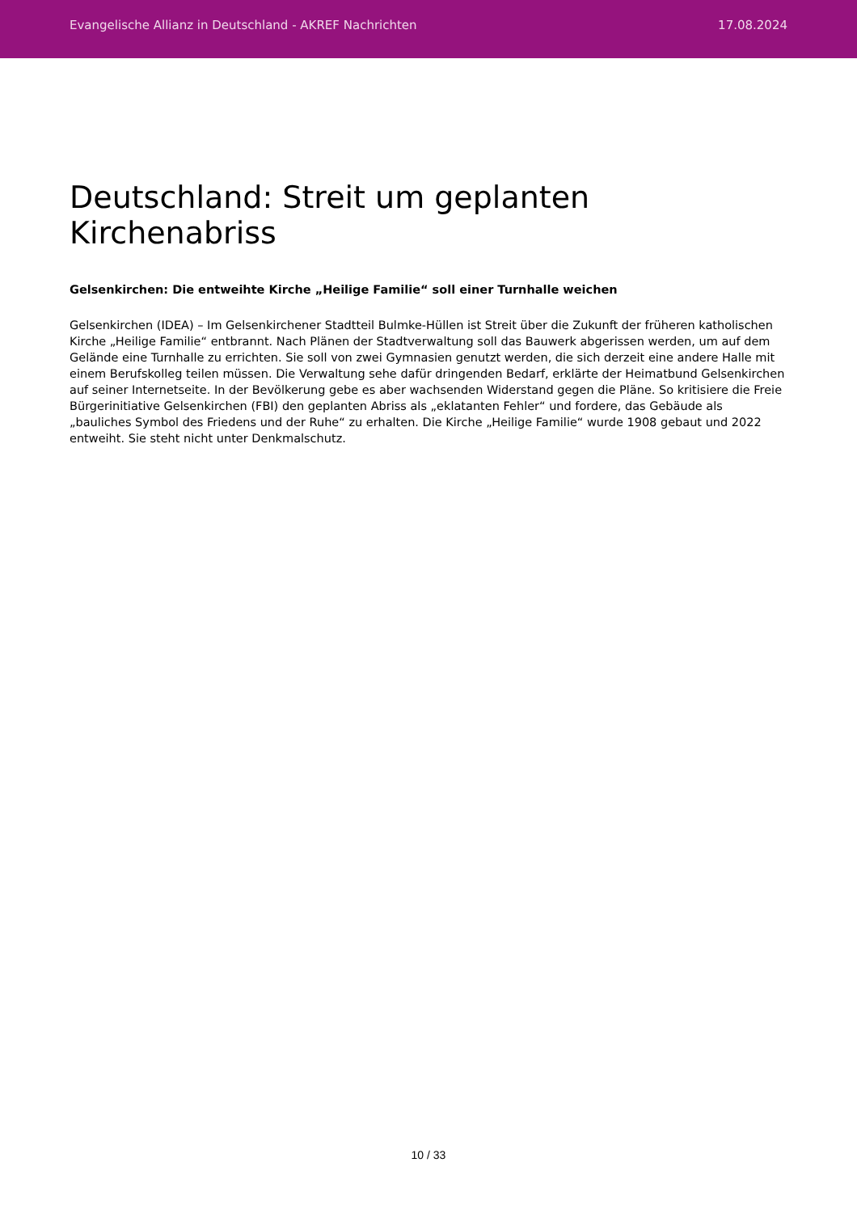Evangelische Allianz in Deutschland - AKREF Nachrichten 17.08.2024
Deutschland: Streit um geplanten Kirchenabriss
Gelsenkirchen: Die entweihte Kirche „Heilige Familie“ soll einer Turnhalle weichen
Gelsenkirchen (IDEA) – Im Gelsenkirchener Stadtteil Bulmke-Hüllen ist Streit über die Zukunft der früheren katholischen Kirche „Heilige Familie“ entbrannt. Nach Plänen der Stadtverwaltung soll das Bauwerk abgerissen werden, um auf dem Gelände eine Turnhalle zu errichten. Sie soll von zwei Gymnasien genutzt werden, die sich derzeit eine andere Halle mit einem Berufskolleg teilen müssen. Die Verwaltung sehe dafür dringenden Bedarf, erklärte der Heimatbund Gelsenkirchen auf seiner Internetseite. In der Bevölkerung gebe es aber wachsenden Widerstand gegen die Pläne. So kritisiere die Freie Bürgerinitiative Gelsenkirchen (FBI) den geplanten Abriss als „eklatanten Fehler“ und fordere, das Gebäude als „bauliches Symbol des Friedens und der Ruhe“ zu erhalten. Die Kirche „Heilige Familie“ wurde 1908 gebaut und 2022 entweiht. Sie steht nicht unter Denkmalschutz.
10 / 33